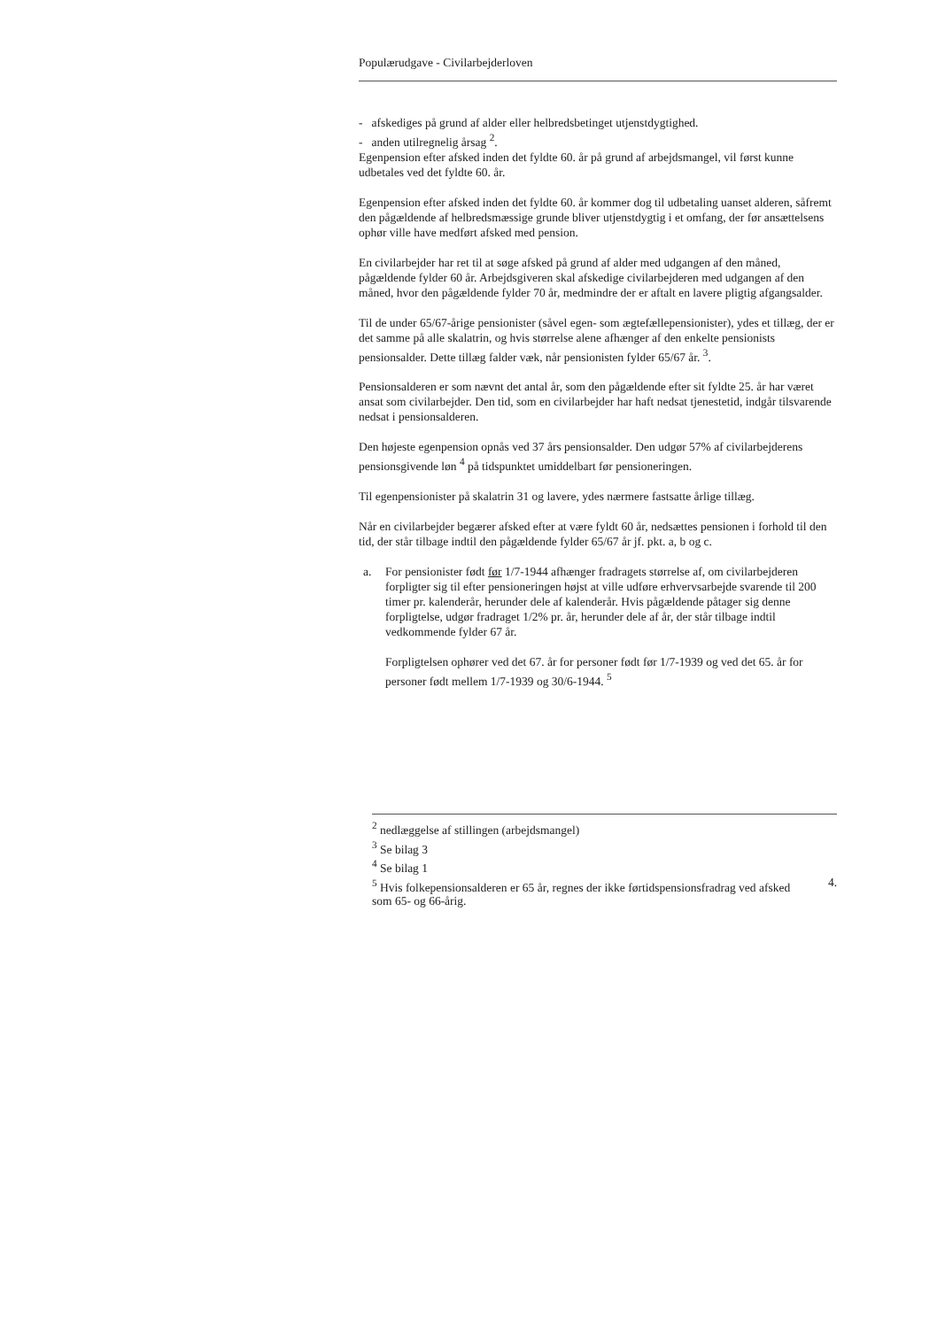Populærudgave - Civilarbejderloven
- afskediges på grund af alder eller helbredsbetinget utjenstdygtighed.
- anden utilregnelig årsag <sup>2</sup>.
Egenpension efter afsked inden det fyldte 60. år på grund af arbejdsmangel, vil først kunne udbetales ved det fyldte 60. år.
Egenpension efter afsked inden det fyldte 60. år kommer dog til udbetaling uanset alderen, såfremt den pågældende af helbredsmæssige grunde bliver utjenstdygtig i et omfang, der før ansættelsens ophør ville have medført afsked med pension.
En civilarbejder har ret til at søge afsked på grund af alder med udgangen af den måned, pågældende fylder 60 år. Arbejdsgiveren skal afskedige civilarbejderen med udgangen af den måned, hvor den pågældende fylder 70 år, medmindre der er aftalt en lavere pligtig afgangsalder.
Til de under 65/67-årige pensionister (såvel egen- som ægtefællepensionister), ydes et tillæg, der er det samme på alle skalatrin, og hvis størrelse alene afhænger af den enkelte pensionists pensionsalder. Dette tillæg falder væk, når pensionisten fylder 65/67 år. <sup>3</sup>.
Pensionsalderen er som nævnt det antal år, som den pågældende efter sit fyldte 25. år har været ansat som civilarbejder. Den tid, som en civilarbejder har haft nedsat tjenestetid, indgår tilsvarende nedsat i pensionsalderen.
Den højeste egenpension opnås ved 37 års pensionsalder. Den udgør 57% af civilarbejderens pensionsgivende løn <sup>4</sup> på tidspunktet umiddelbart før pensioneringen.
Til egenpensionister på skalatrin 31 og lavere, ydes nærmere fastsatte årlige tillæg.
Når en civilarbejder begærer afsked efter at være fyldt 60 år, nedsættes pensionen i forhold til den tid, der står tilbage indtil den pågældende fylder 65/67 år jf. pkt. a, b og c.
a. For pensionister født før 1/7-1944 afhænger fradragets størrelse af, om civilarbejderen forpligter sig til efter pensioneringen højst at ville udføre erhvervsarbejde svarende til 200 timer pr. kalenderår, herunder dele af kalenderår. Hvis pågældende påtager sig denne forpligtelse, udgør fradraget 1/2% pr. år, herunder dele af år, der står tilbage indtil vedkommende fylder 67 år.
Forpligtelsen ophører ved det 67. år for personer født før 1/7-1939 og ved det 65. år for personer født mellem 1/7-1939 og 30/6-1944. <sup>5</sup>
<sup>2</sup> nedlæggelse af stillingen (arbejdsmangel)
<sup>3</sup> Se bilag 3
<sup>4</sup> Se bilag 1
<sup>5</sup> Hvis folkepensionsalderen er 65 år, regnes der ikke førtidspensionsfradrag ved afsked 4.
som 65- og 66-årig.